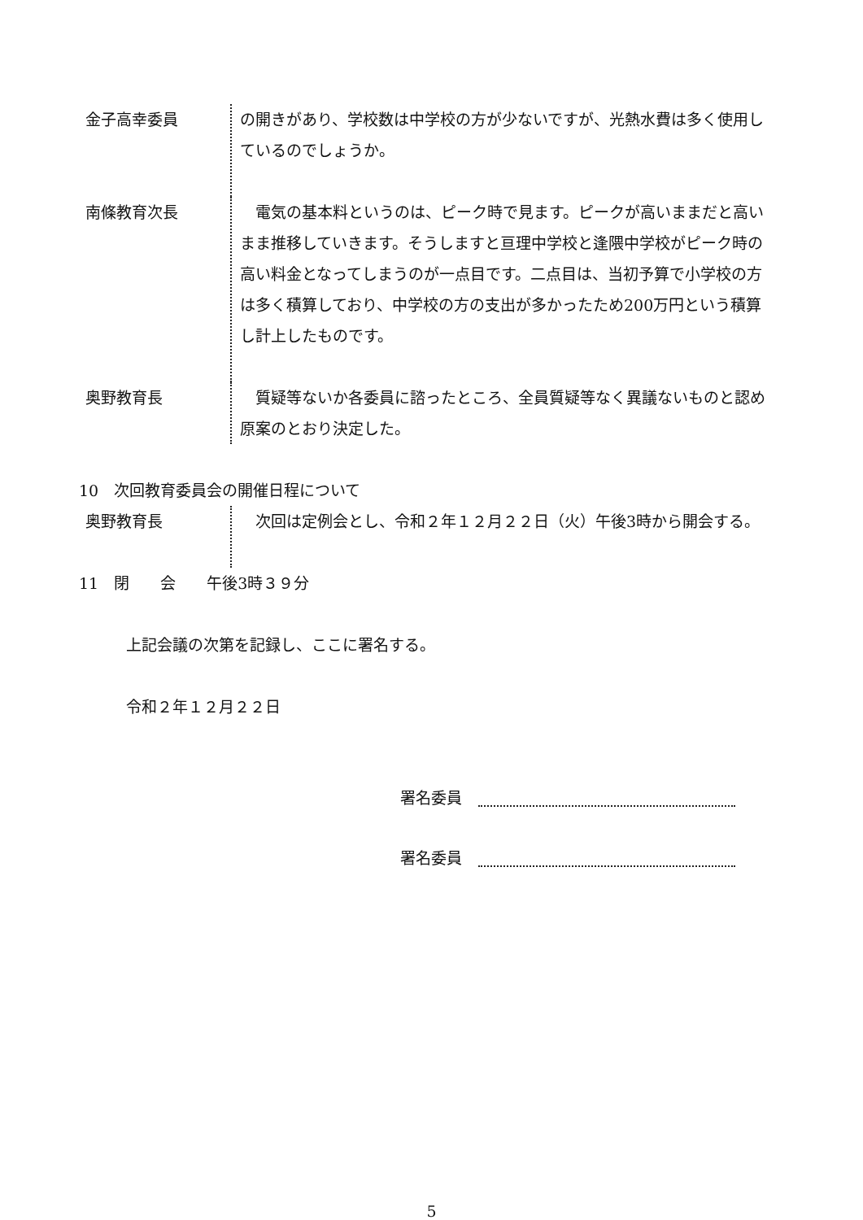金子高幸委員 の開きがあり、学校数は中学校の方が少ないですが、光熱水費は多く使用しているのでしょうか。
南條教育次長 　電気の基本料というのは、ピーク時で見ます。ピークが高いままだと高いまま推移していきます。そうしますと亘理中学校と逢隈中学校がピーク時の高い料金となってしまうのが一点目です。二点目は、当初予算で小学校の方は多く積算しており、中学校の方の支出が多かったため200万円という積算し計上したものです。
奥野教育長 　質疑等ないか各委員に諮ったところ、全員質疑等なく異議ないものと認め原案のとおり決定した。
10　次回教育委員会の開催日程について
奥野教育長 　次回は定例会とし、令和２年１２月２２日（火）午後3時から開会する。
11　閉　　会　　午後3時３９分
上記会議の次第を記録し、ここに署名する。
令和２年１２月２２日
署名委員
署名委員
5